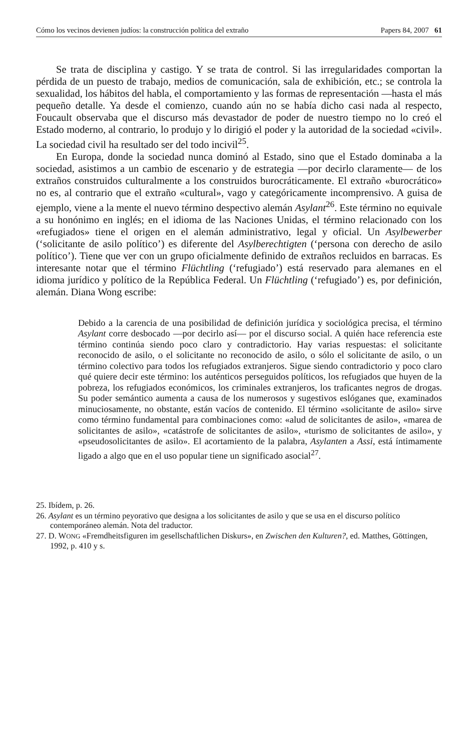Cómo los vecinos devienen judíos: la construcción política del extraño Papers 84, 2007 61
Se trata de disciplina y castigo. Y se trata de control. Si las irregularidades comportan la pérdida de un puesto de trabajo, medios de comunicación, sala de exhibición, etc.; se controla la sexualidad, los hábitos del habla, el comportamiento y las formas de representación —hasta el más pequeño detalle. Ya desde el comienzo, cuando aún no se había dicho casi nada al respecto, Foucault observaba que el discurso más devastador de poder de nuestro tiempo no lo creó el Estado moderno, al contrario, lo produjo y lo dirigió el poder y la autoridad de la sociedad «civil». La sociedad civil ha resultado ser del todo incivil<sup>25</sup>.
En Europa, donde la sociedad nunca dominó al Estado, sino que el Estado dominaba a la sociedad, asistimos a un cambio de escenario y de estrategia —por decirlo claramente— de los extraños construidos culturalmente a los construidos burocráticamente. El extraño «burocrático» no es, al contrario que el extraño «cultural», vago y categóricamente incomprensivo. A guisa de ejemplo, viene a la mente el nuevo término despectivo alemán Asylant<sup>26</sup>. Este término no equivale a su honónimo en inglés; en el idioma de las Naciones Unidas, el término relacionado con los «refugiados» tiene el origen en el alemán administrativo, legal y oficial. Un Asylbewerber (‘solicitante de asilo político’) es diferente del Asylberechtigten (‘persona con derecho de asilo político’). Tiene que ver con un grupo oficialmente definido de extraños recluidos en barracas. Es interesante notar que el término Flüchtling (‘refugiado’) está reservado para alemanes en el idioma jurídico y político de la República Federal. Un Flüchtling (‘refugiado’) es, por definición, alemán. Diana Wong escribe:
Debido a la carencia de una posibilidad de definición jurídica y sociológica precisa, el término Asylant corre desbocado —por decirlo así— por el discurso social. A quién hace referencia este término continúa siendo poco claro y contradictorio. Hay varias respuestas: el solicitante reconocido de asilo, o el solicitante no reconocido de asilo, o sólo el solicitante de asilo, o un término colectivo para todos los refugiados extranjeros. Sigue siendo contradictorio y poco claro qué quiere decir este término: los auténticos perseguidos políticos, los refugiados que huyen de la pobreza, los refugiados económicos, los criminales extranjeros, los traficantes negros de drogas. Su poder semántico aumenta a causa de los numerosos y sugestivos eslóganes que, examinados minuciosamente, no obstante, están vacíos de contenido. El término «solicitante de asilo» sirve como término fundamental para combinaciones como: «alud de solicitantes de asilo», «marea de solicitantes de asilo», «catástrofe de solicitantes de asilo», «turismo de solicitantes de asilo», y «pseudosolicitantes de asilo». El acortamiento de la palabra, Asylanten a Assi, está íntimamente ligado a algo que en el uso popular tiene un significado asocial<sup>27</sup>.
25. Ibídem, p. 26.
26. Asylant es un término peyorativo que designa a los solicitantes de asilo y que se usa en el discurso político contemporáneo alemán. Nota del traductor.
27. D. WONG «Fremdheitsfiguren im gesellschaftlichen Diskurs», en Zwischen den Kulturen?, ed. Matthes, Göttingen, 1992, p. 410 y s.